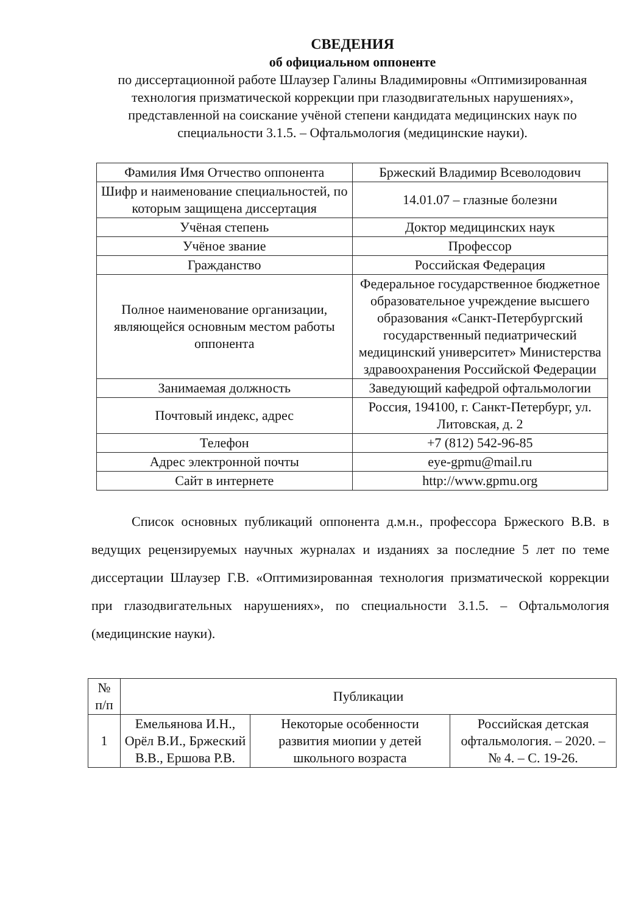СВЕДЕНИЯ
об официальном оппоненте
по диссертационной работе Шлаузер Галины Владимировны «Оптимизированная технология призматической коррекции при глазодвигательных нарушениях», представленной на соискание учёной степени кандидата медицинских наук по специальности 3.1.5. – Офтальмология (медицинские науки).
| Фамилия Имя Отчество оппонента | Бржеский Владимир Всеволодович |
| Шифр и наименование специальностей, по которым защищена диссертация | 14.01.07 – глазные болезни |
| Учёная степень | Доктор медицинских наук |
| Учёное звание | Профессор |
| Гражданство | Российская Федерация |
| Полное наименование организации, являющейся основным местом работы оппонента | Федеральное государственное бюджетное образовательное учреждение высшего образования «Санкт-Петербургский государственный педиатрический медицинский университет» Министерства здравоохранения Российской Федерации |
| Занимаемая должность | Заведующий кафедрой офтальмологии |
| Почтовый индекс, адрес | Россия, 194100, г. Санкт-Петербург, ул. Литовская, д. 2 |
| Телефон | +7 (812) 542-96-85 |
| Адрес электронной почты | eye-gpmu@mail.ru |
| Сайт в интернете | http://www.gpmu.org |
Список основных публикаций оппонента д.м.н., профессора Бржеского В.В. в ведущих рецензируемых научных журналах и изданиях за последние 5 лет по теме диссертации Шлаузер Г.В. «Оптимизированная технология призматической коррекции при глазодвигательных нарушениях», по специальности 3.1.5. – Офтальмология (медицинские науки).
| № п/п | Публикации | | |
| --- | --- | --- | --- |
| 1 | Емельянова И.Н., Орёл В.И., Бржеский В.В., Ершова Р.В. | Некоторые особенности развития миопии у детей школьного возраста | Российская детская офтальмология. – 2020. – № 4. – С. 19-26. |